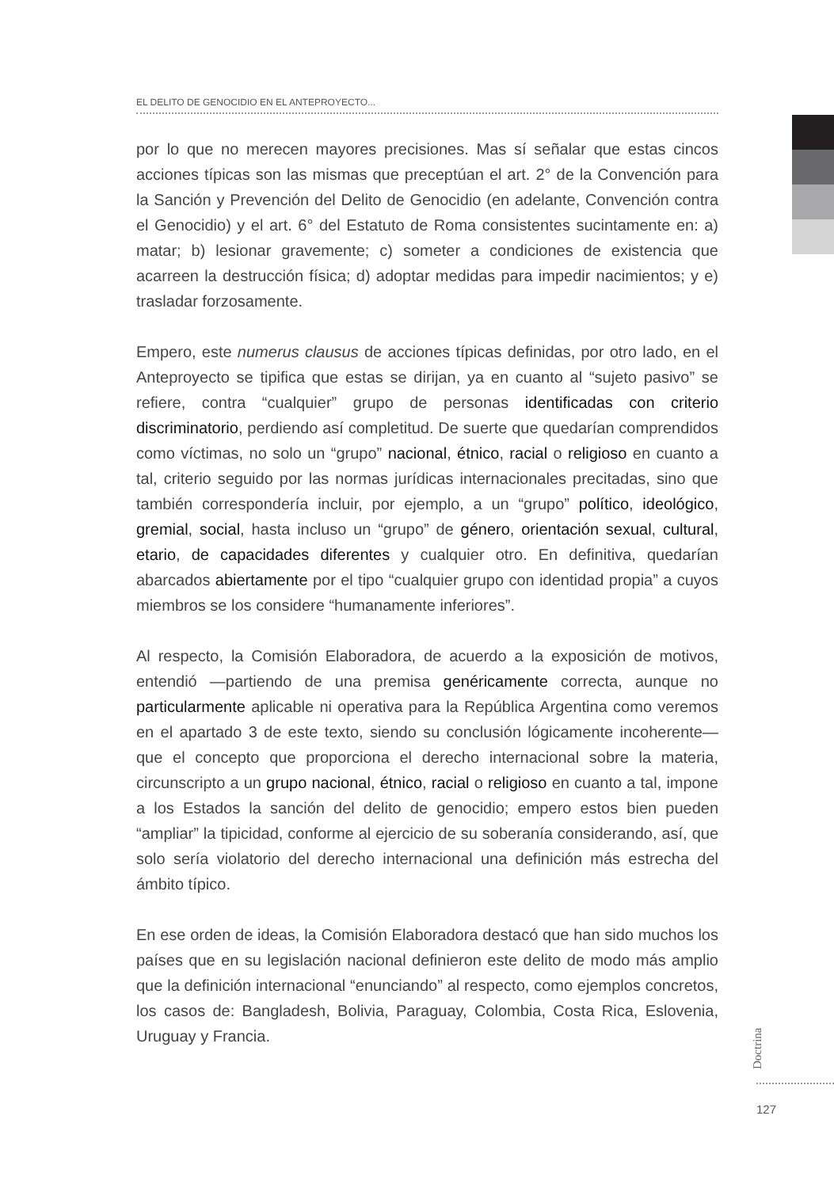EL DELITO DE GENOCIDIO EN EL ANTEPROYECTO...
por lo que no merecen mayores precisiones. Mas sí señalar que estas cincos acciones típicas son las mismas que preceptúan el art. 2° de la Convención para la Sanción y Prevención del Delito de Genocidio (en adelante, Convención contra el Genocidio) y el art. 6° del Estatuto de Roma consistentes sucintamente en: a) matar; b) lesionar gravemente; c) someter a condiciones de existencia que acarreen la destrucción física; d) adoptar medidas para impedir nacimientos; y e) trasladar forzosamente.
Empero, este numerus clausus de acciones típicas definidas, por otro lado, en el Anteproyecto se tipifica que estas se dirijan, ya en cuanto al “sujeto pasivo” se refiere, contra “cualquier” grupo de personas identificadas con criterio discriminatorio, perdiendo así completitud. De suerte que quedarían comprendidos como víctimas, no solo un “grupo” nacional, étnico, racial o religioso en cuanto a tal, criterio seguido por las normas jurídicas internacionales precitadas, sino que también correspondería incluir, por ejemplo, a un “grupo” político, ideológico, gremial, social, hasta incluso un “grupo” de género, orientación sexual, cultural, etario, de capacidades diferentes y cualquier otro. En definitiva, quedarían abarcados abiertamente por el tipo “cualquier grupo con identidad propia” a cuyos miembros se los considere “humanamente inferiores”.
Al respecto, la Comisión Elaboradora, de acuerdo a la exposición de motivos, entendió —partiendo de una premisa genéricamente correcta, aunque no particularmente aplicable ni operativa para la República Argentina como veremos en el apartado 3 de este texto, siendo su conclusión lógicamente incoherente— que el concepto que proporciona el derecho internacional sobre la materia, circunscripto a un grupo nacional, étnico, racial o religioso en cuanto a tal, impone a los Estados la sanción del delito de genocidio; empero estos bien pueden “ampliar” la tipicidad, conforme al ejercicio de su soberanía considerando, así, que solo sería violatorio del derecho internacional una definición más estrecha del ámbito típico.
En ese orden de ideas, la Comisión Elaboradora destacó que han sido muchos los países que en su legislación nacional definieron este delito de modo más amplio que la definición internacional “enunciando” al respecto, como ejemplos concretos, los casos de: Bangladesh, Bolivia, Paraguay, Colombia, Costa Rica, Eslovenia, Uruguay y Francia.
Doctrina
127